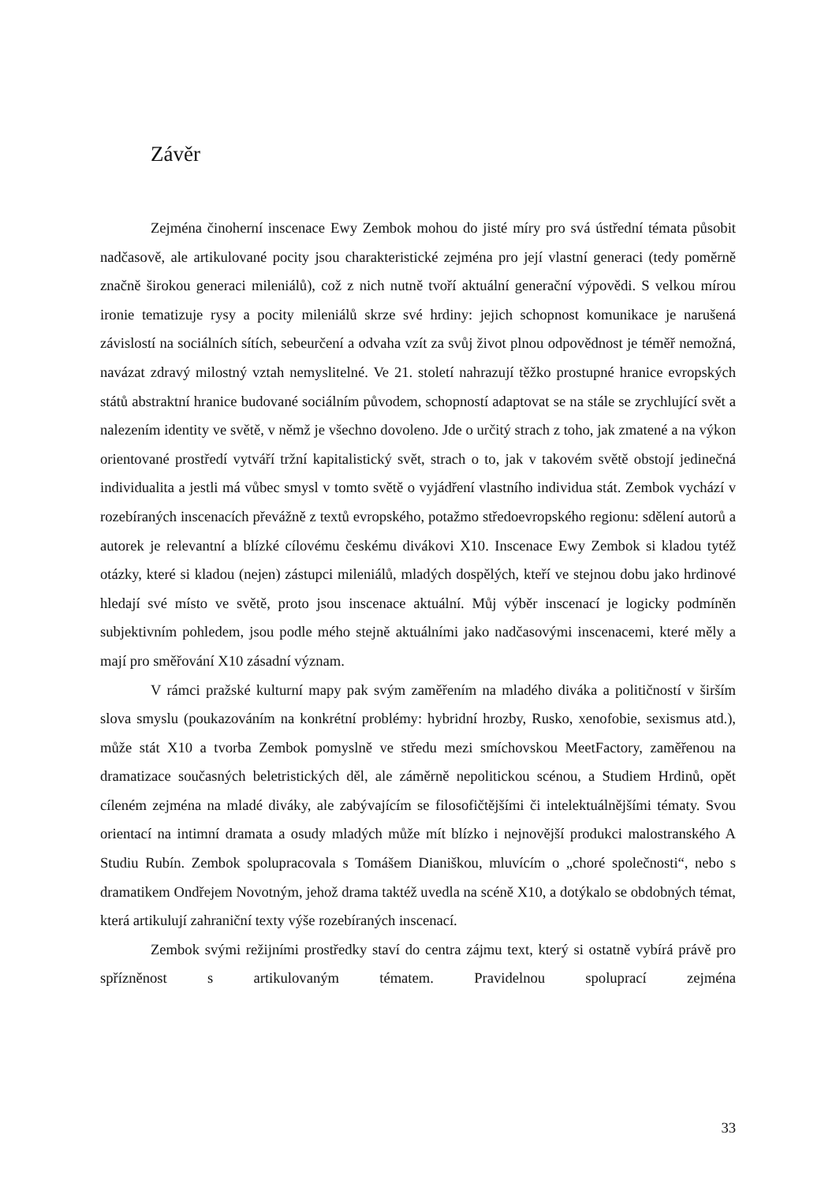Závěr
Zejména činoherní inscenace Ewy Zembok mohou do jisté míry pro svá ústřední témata působit nadčasově, ale artikulované pocity jsou charakteristické zejména pro její vlastní generaci (tedy poměrně značně širokou generaci mileniálů), což z nich nutně tvoří aktuální generační výpovědi. S velkou mírou ironie tematizuje rysy a pocity mileniálů skrze své hrdiny: jejich schopnost komunikace je narušená závislostí na sociálních sítích, sebeurčení a odvaha vzít za svůj život plnou odpovědnost je téměř nemožná, navázat zdravý milostný vztah nemyslitelné. Ve 21. století nahrazují těžko prostupné hranice evropských států abstraktní hranice budované sociálním původem, schopností adaptovat se na stále se zrychlující svět a nalezením identity ve světě, v němž je všechno dovoleno. Jde o určitý strach z toho, jak zmatené a na výkon orientované prostředí vytváří tržní kapitalistický svět, strach o to, jak v takovém světě obstojí jedinečná individualita a jestli má vůbec smysl v tomto světě o vyjádření vlastního individua stát. Zembok vychází v rozebíraných inscenacích převážně z textů evropského, potažmo středoevropského regionu: sdělení autorů a autorek je relevantní a blízké cílovému českému divákovi X10. Inscenace Ewy Zembok si kladou tytéž otázky, které si kladou (nejen) zástupci mileniálů, mladých dospělých, kteří ve stejnou dobu jako hrdinové hledají své místo ve světě, proto jsou inscenace aktuální. Můj výběr inscenací je logicky podmíněn subjektivním pohledem, jsou podle mého stejně aktuálními jako nadčasovými inscenacemi, které měly a mají pro směřování X10 zásadní význam.
V rámci pražské kulturní mapy pak svým zaměřením na mladého diváka a političností v širším slova smyslu (poukazováním na konkrétní problémy: hybridní hrozby, Rusko, xenofobie, sexismus atd.), může stát X10 a tvorba Zembok pomyslně ve středu mezi smíchovskou MeetFactory, zaměřenou na dramatizace současných beletristických děl, ale záměrně nepolitickou scénou, a Studiem Hrdinů, opět cíleném zejména na mladé diváky, ale zabývajícím se filosofičtějšími či intelektuálnějšími tématy. Svou orientací na intimní dramata a osudy mladých může mít blízko i nejnovější produkci malostranského A Studiu Rubín. Zembok spolupracovala s Tomášem Dianiškou, mluvícím o „choré společnosti“, nebo s dramatikem Ondřejem Novotným, jehož drama taktéž uvedla na scéně X10, a dotýkalo se obdobných témat, která artikulují zahraniční texty výše rozebíraných inscenací.
Zembok svými režijními prostředky staví do centra zájmu text, který si ostatně vybírá právě pro spřízněnost s artikulovaným tématem. Pravidelnou spoluprací zejména
33